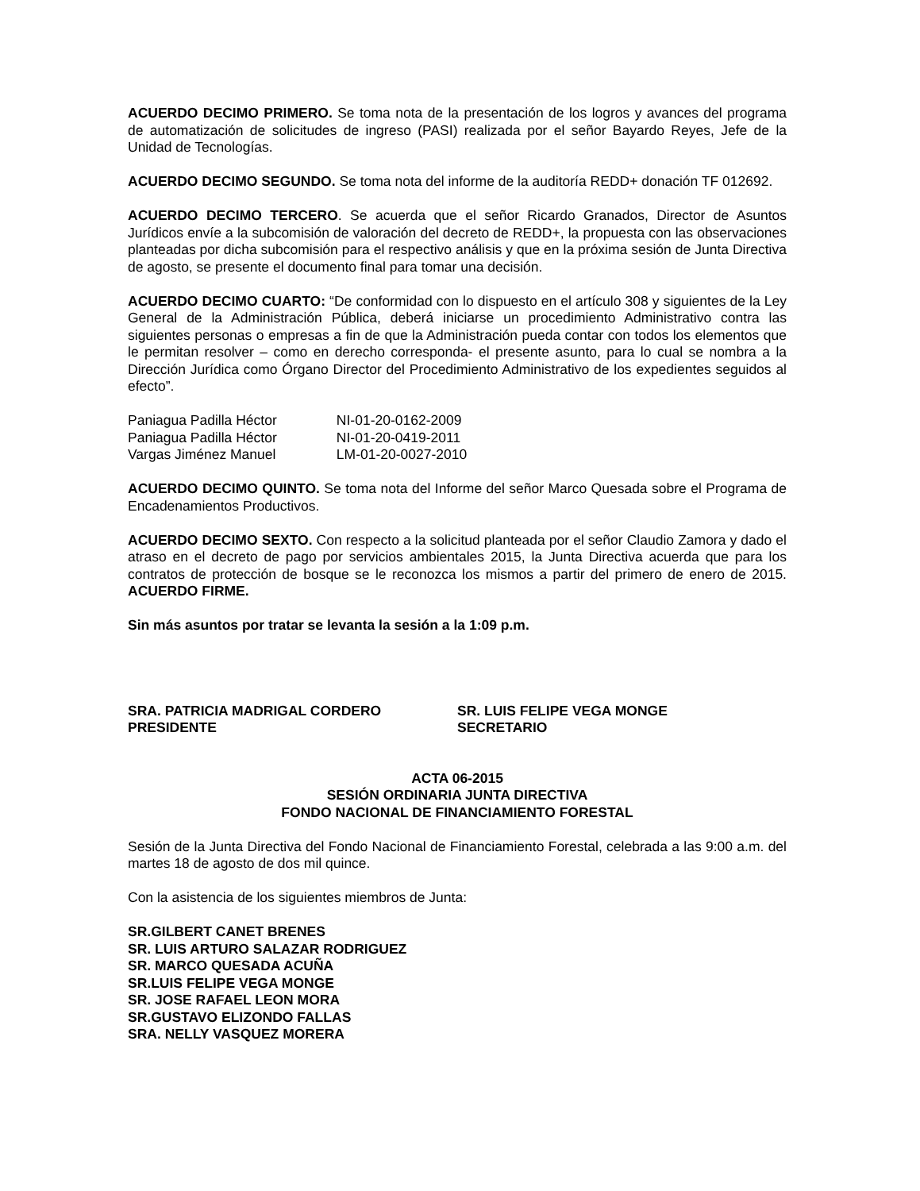ACUERDO DECIMO PRIMERO. Se toma nota de la presentación de los logros y avances del programa de automatización de solicitudes de ingreso (PASI) realizada por el señor Bayardo Reyes, Jefe de la Unidad de Tecnologías.
ACUERDO DECIMO SEGUNDO. Se toma nota del informe de la auditoría REDD+ donación TF 012692.
ACUERDO DECIMO TERCERO. Se acuerda que el señor Ricardo Granados, Director de Asuntos Jurídicos envíe a la subcomisión de valoración del decreto de REDD+, la propuesta con las observaciones planteadas por dicha subcomisión para el respectivo análisis y que en la próxima sesión de Junta Directiva de agosto, se presente el documento final para tomar una decisión.
ACUERDO DECIMO CUARTO: “De conformidad con lo dispuesto en el artículo 308 y siguientes de la Ley General de la Administración Pública, deberá iniciarse un procedimiento Administrativo contra las siguientes personas o empresas a fin de que la Administración pueda contar con todos los elementos que le permitan resolver – como en derecho corresponda- el presente asunto, para lo cual se nombra a la Dirección Jurídica como Órgano Director del Procedimiento Administrativo de los expedientes seguidos al efecto”.
Paniagua Padilla Héctor NI-01-20-0162-2009
Paniagua Padilla Héctor NI-01-20-0419-2011
Vargas Jiménez Manuel LM-01-20-0027-2010
ACUERDO DECIMO QUINTO. Se toma nota del Informe del señor Marco Quesada sobre el Programa de Encadenamientos Productivos.
ACUERDO DECIMO SEXTO. Con respecto a la solicitud planteada por el señor Claudio Zamora y dado el atraso en el decreto de pago por servicios ambientales 2015, la Junta Directiva acuerda que para los contratos de protección de bosque se le reconozca los mismos a partir del primero de enero de 2015. ACUERDO FIRME.
Sin más asuntos por tratar se levanta la sesión a la 1:09 p.m.
SRA. PATRICIA MADRIGAL CORDERO
PRESIDENTE
SR. LUIS FELIPE VEGA MONGE
SECRETARIO
ACTA 06-2015
SESIÓN ORDINARIA JUNTA DIRECTIVA
FONDO NACIONAL DE FINANCIAMIENTO FORESTAL
Sesión de la Junta Directiva del Fondo Nacional de Financiamiento Forestal, celebrada a las 9:00 a.m. del martes 18 de agosto de dos mil quince.
Con la asistencia de los siguientes miembros de Junta:
SR.GILBERT CANET BRENES
SR. LUIS ARTURO SALAZAR RODRIGUEZ
SR. MARCO QUESADA ACUÑA
SR.LUIS FELIPE VEGA MONGE
SR. JOSE RAFAEL LEON MORA
SR.GUSTAVO ELIZONDO FALLAS
SRA. NELLY VASQUEZ MORERA